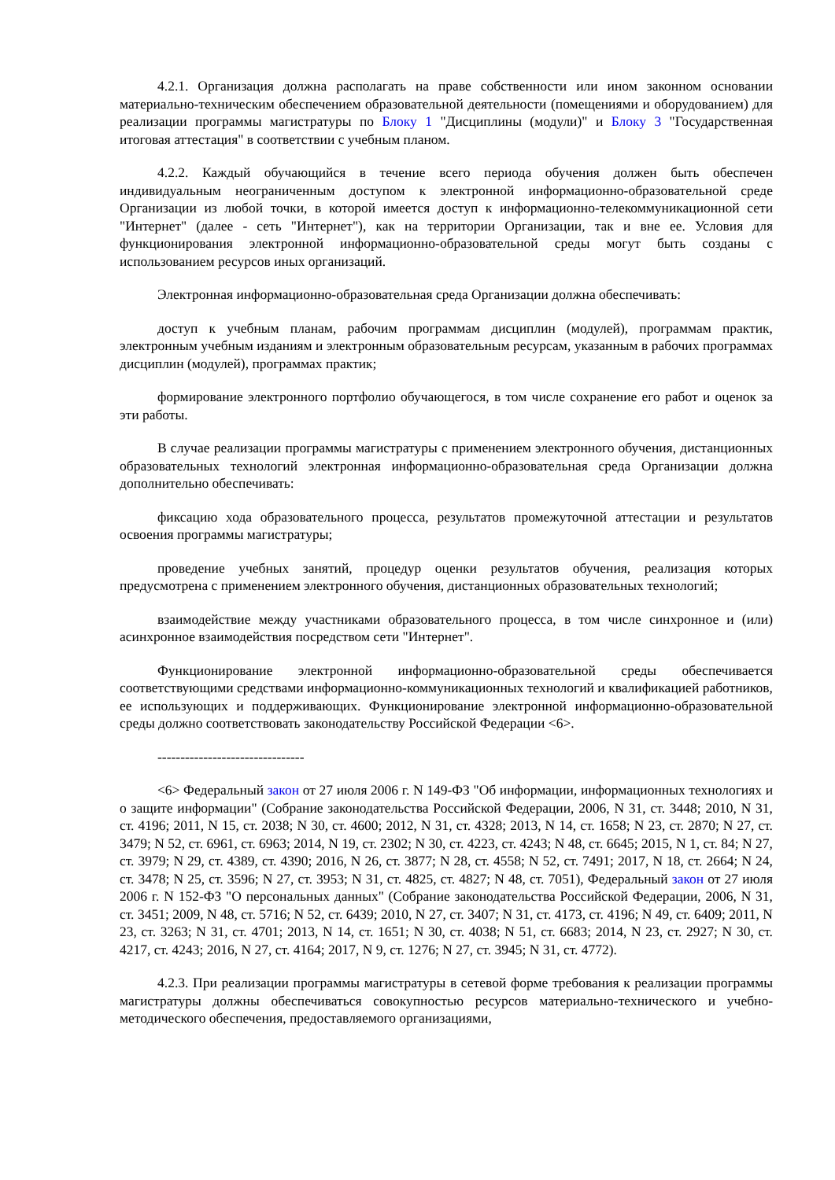4.2.1. Организация должна располагать на праве собственности или ином законном основании материально-техническим обеспечением образовательной деятельности (помещениями и оборудованием) для реализации программы магистратуры по Блоку 1 "Дисциплины (модули)" и Блоку 3 "Государственная итоговая аттестация" в соответствии с учебным планом.
4.2.2. Каждый обучающийся в течение всего периода обучения должен быть обеспечен индивидуальным неограниченным доступом к электронной информационно-образовательной среде Организации из любой точки, в которой имеется доступ к информационно-телекоммуникационной сети "Интернет" (далее - сеть "Интернет"), как на территории Организации, так и вне ее. Условия для функционирования электронной информационно-образовательной среды могут быть созданы с использованием ресурсов иных организаций.
Электронная информационно-образовательная среда Организации должна обеспечивать:
доступ к учебным планам, рабочим программам дисциплин (модулей), программам практик, электронным учебным изданиям и электронным образовательным ресурсам, указанным в рабочих программах дисциплин (модулей), программах практик;
формирование электронного портфолио обучающегося, в том числе сохранение его работ и оценок за эти работы.
В случае реализации программы магистратуры с применением электронного обучения, дистанционных образовательных технологий электронная информационно-образовательная среда Организации должна дополнительно обеспечивать:
фиксацию хода образовательного процесса, результатов промежуточной аттестации и результатов освоения программы магистратуры;
проведение учебных занятий, процедур оценки результатов обучения, реализация которых предусмотрена с применением электронного обучения, дистанционных образовательных технологий;
взаимодействие между участниками образовательного процесса, в том числе синхронное и (или) асинхронное взаимодействия посредством сети "Интернет".
Функционирование электронной информационно-образовательной среды обеспечивается соответствующими средствами информационно-коммуникационных технологий и квалификацией работников, ее использующих и поддерживающих. Функционирование электронной информационно-образовательной среды должно соответствовать законодательству Российской Федерации <6>.
--------------------------------
<6> Федеральный закон от 27 июля 2006 г. N 149-ФЗ "Об информации, информационных технологиях и о защите информации" (Собрание законодательства Российской Федерации, 2006, N 31, ст. 3448; 2010, N 31, ст. 4196; 2011, N 15, ст. 2038; N 30, ст. 4600; 2012, N 31, ст. 4328; 2013, N 14, ст. 1658; N 23, ст. 2870; N 27, ст. 3479; N 52, ст. 6961, ст. 6963; 2014, N 19, ст. 2302; N 30, ст. 4223, ст. 4243; N 48, ст. 6645; 2015, N 1, ст. 84; N 27, ст. 3979; N 29, ст. 4389, ст. 4390; 2016, N 26, ст. 3877; N 28, ст. 4558; N 52, ст. 7491; 2017, N 18, ст. 2664; N 24, ст. 3478; N 25, ст. 3596; N 27, ст. 3953; N 31, ст. 4825, ст. 4827; N 48, ст. 7051), Федеральный закон от 27 июля 2006 г. N 152-ФЗ "О персональных данных" (Собрание законодательства Российской Федерации, 2006, N 31, ст. 3451; 2009, N 48, ст. 5716; N 52, ст. 6439; 2010, N 27, ст. 3407; N 31, ст. 4173, ст. 4196; N 49, ст. 6409; 2011, N 23, ст. 3263; N 31, ст. 4701; 2013, N 14, ст. 1651; N 30, ст. 4038; N 51, ст. 6683; 2014, N 23, ст. 2927; N 30, ст. 4217, ст. 4243; 2016, N 27, ст. 4164; 2017, N 9, ст. 1276; N 27, ст. 3945; N 31, ст. 4772).
4.2.3. При реализации программы магистратуры в сетевой форме требования к реализации программы магистратуры должны обеспечиваться совокупностью ресурсов материально-технического и учебно-методического обеспечения, предоставляемого организациями,